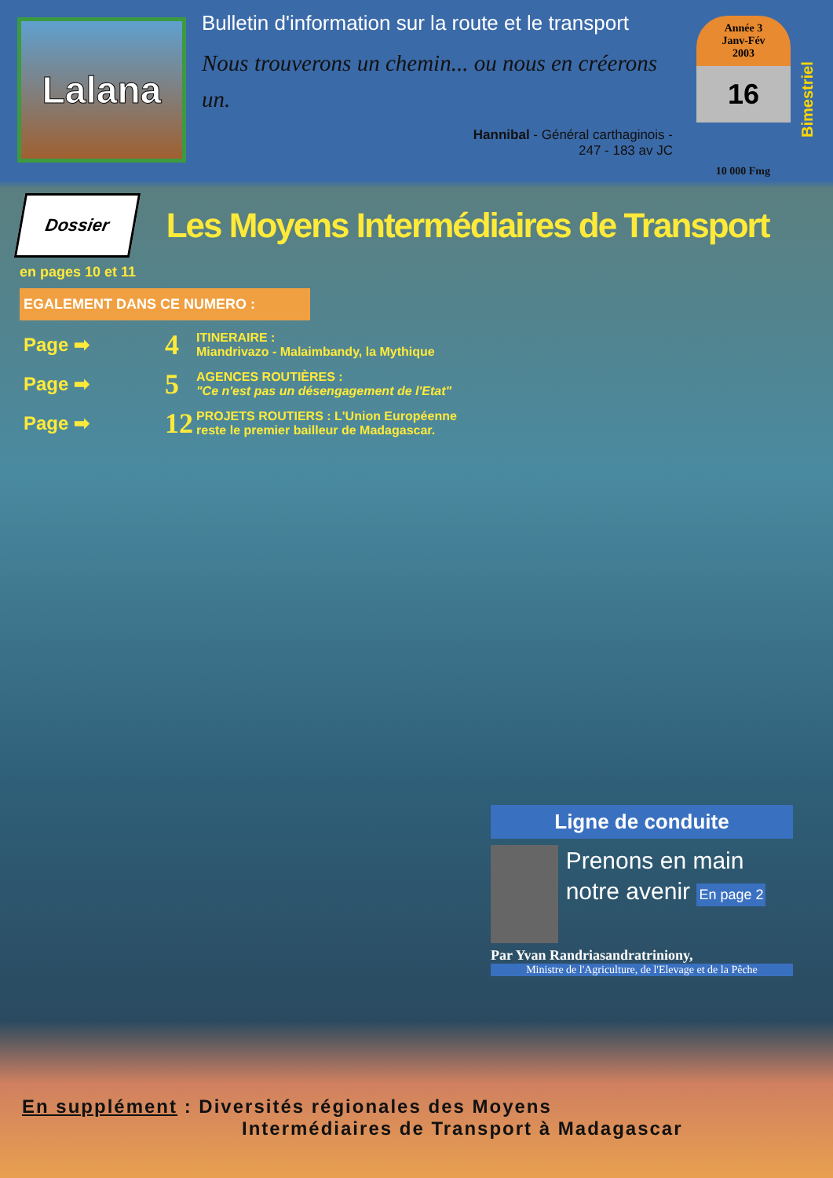Lalana
Bulletin d'information sur la route et le transport
Nous trouverons un chemin... ou nous en créerons un.
Hannibal - Général carthaginois -
247 - 183 av JC
Année 3
Janv-Fév
2003
16
Bimestriel
10 000 Fmg
Dossier
Les Moyens Intermédiaires de Transport
en pages 10 et 11
EGALEMENT DANS CE NUMERO :
Page ➡ 4 ITINERAIRE :
Miandrivazo - Malaimbandy, la Mythique
Page ➡ 5 AGENCES ROUTIÈRES :
"Ce n'est pas un désengagement de l'Etat"
Page ➡ 12 PROJETS ROUTIERS : L'Union Européenne
reste le premier bailleur de Madagascar.
Ligne de conduite
Prenons en main notre avenir En page 2
Par Yvan Randriasandratriniony,
Ministre de l'Agriculture, de l'Elevage et de la Pêche
En supplément : Diversités régionales des Moyens
Intermédiaires de Transport à Madagascar